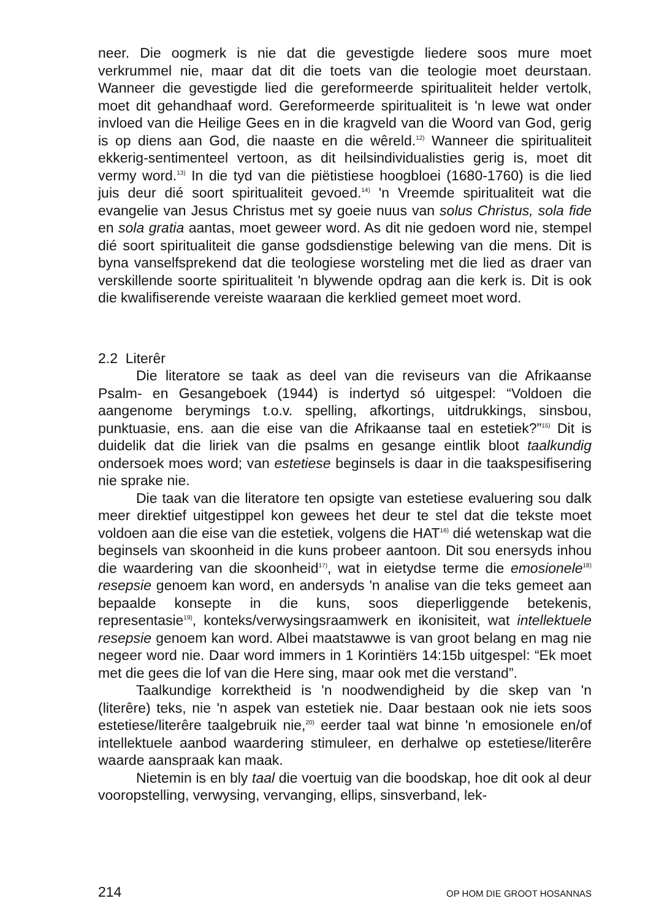neer. Die oogmerk is nie dat die gevestigde liedere soos mure moet verkrummel nie, maar dat dit die toets van die teologie moet deurstaan. Wanneer die gevestigde lied die gereformeerde spiritualiteit helder vertolk, moet dit gehandhaaf word. Gereformeerde spiritualiteit is 'n lewe wat onder invloed van die Heilige Gees en in die kragveld van die Woord van God, gerig is op diens aan God, die naaste en die wêreld.<sup>12)</sup> Wanneer die spiritualiteit ekkerig-sentimenteel vertoon, as dit heilsindividualisties gerig is, moet dit vermy word.<sup>13)</sup> In die tyd van die piëtistiese hoogbloei (1680-1760) is die lied juis deur dié soort spiritualiteit gevoed.<sup>14)</sup> 'n Vreemde spiritualiteit wat die evangelie van Jesus Christus met sy goeie nuus van solus Christus, sola fide en sola gratia aantas, moet geweer word. As dit nie gedoen word nie, stempel dié soort spiritualiteit die ganse godsdienstige belewing van die mens. Dit is byna vanselfsprekend dat die teologiese worsteling met die lied as draer van verskillende soorte spiritualiteit 'n blywende opdrag aan die kerk is. Dit is ook die kwalifiserende vereiste waaraan die kerklied gemeet moet word.
2.2 Literêr
Die literatore se taak as deel van die reviseurs van die Afrikaanse Psalm- en Gesangeboek (1944) is indertyd só uitgespel: “Voldoen die aangenome berymings t.o.v. spelling, afkortings, uitdrukkings, sinsbou, punktuasie, ens. aan die eise van die Afrikaanse taal en estetiek?”<sup>15)</sup> Dit is duidelik dat die liriek van die psalms en gesange eintlik bloot taalkundig ondersoek moes word; van estetiese beginsels is daar in die taakspesifisering nie sprake nie.
Die taak van die literatore ten opsigte van estetiese evaluering sou dalk meer direktief uitgestippel kon gewees het deur te stel dat die tekste moet voldoen aan die eise van die estetiek, volgens die HAT<sup>16)</sup> dié wetenskap wat die beginsels van skoonheid in die kuns probeer aantoon. Dit sou enersyds inhou die waardering van die skoonheid<sup>17)</sup>, wat in eietydse terme die emosionele<sup>18)</sup> resepsie genoem kan word, en andersyds 'n analise van die teks gemeet aan bepaalde konsepte in die kuns, soos dieperliggende betekenis, representasie<sup>19)</sup>, konteks/verwysingsraamwerk en ikonisiteit, wat intellektuele resepsie genoem kan word. Albei maatstawwe is van groot belang en mag nie negeer word nie. Daar word immers in 1 Korintiërs 14:15b uitgespel: “Ek moet met die gees die lof van die Here sing, maar ook met die verstand”.
Taalkundige korrektheid is 'n noodwendigheid by die skep van 'n (literêre) teks, nie 'n aspek van estetiek nie. Daar bestaan ook nie iets soos estetiese/literêre taalgebruik nie,<sup>20)</sup> eerder taal wat binne 'n emosionele en/of intellektuele aanbod waardering stimuleer, en derhalwe op estetiese/literêre waarde aanspraak kan maak.
Nietemin is en bly taal die voertuig van die boodskap, hoe dit ook al deur vooropstelling, verwysing, vervanging, ellips, sinsverband, lek-
214 OP HOM DIE GROOT HOSANNAS